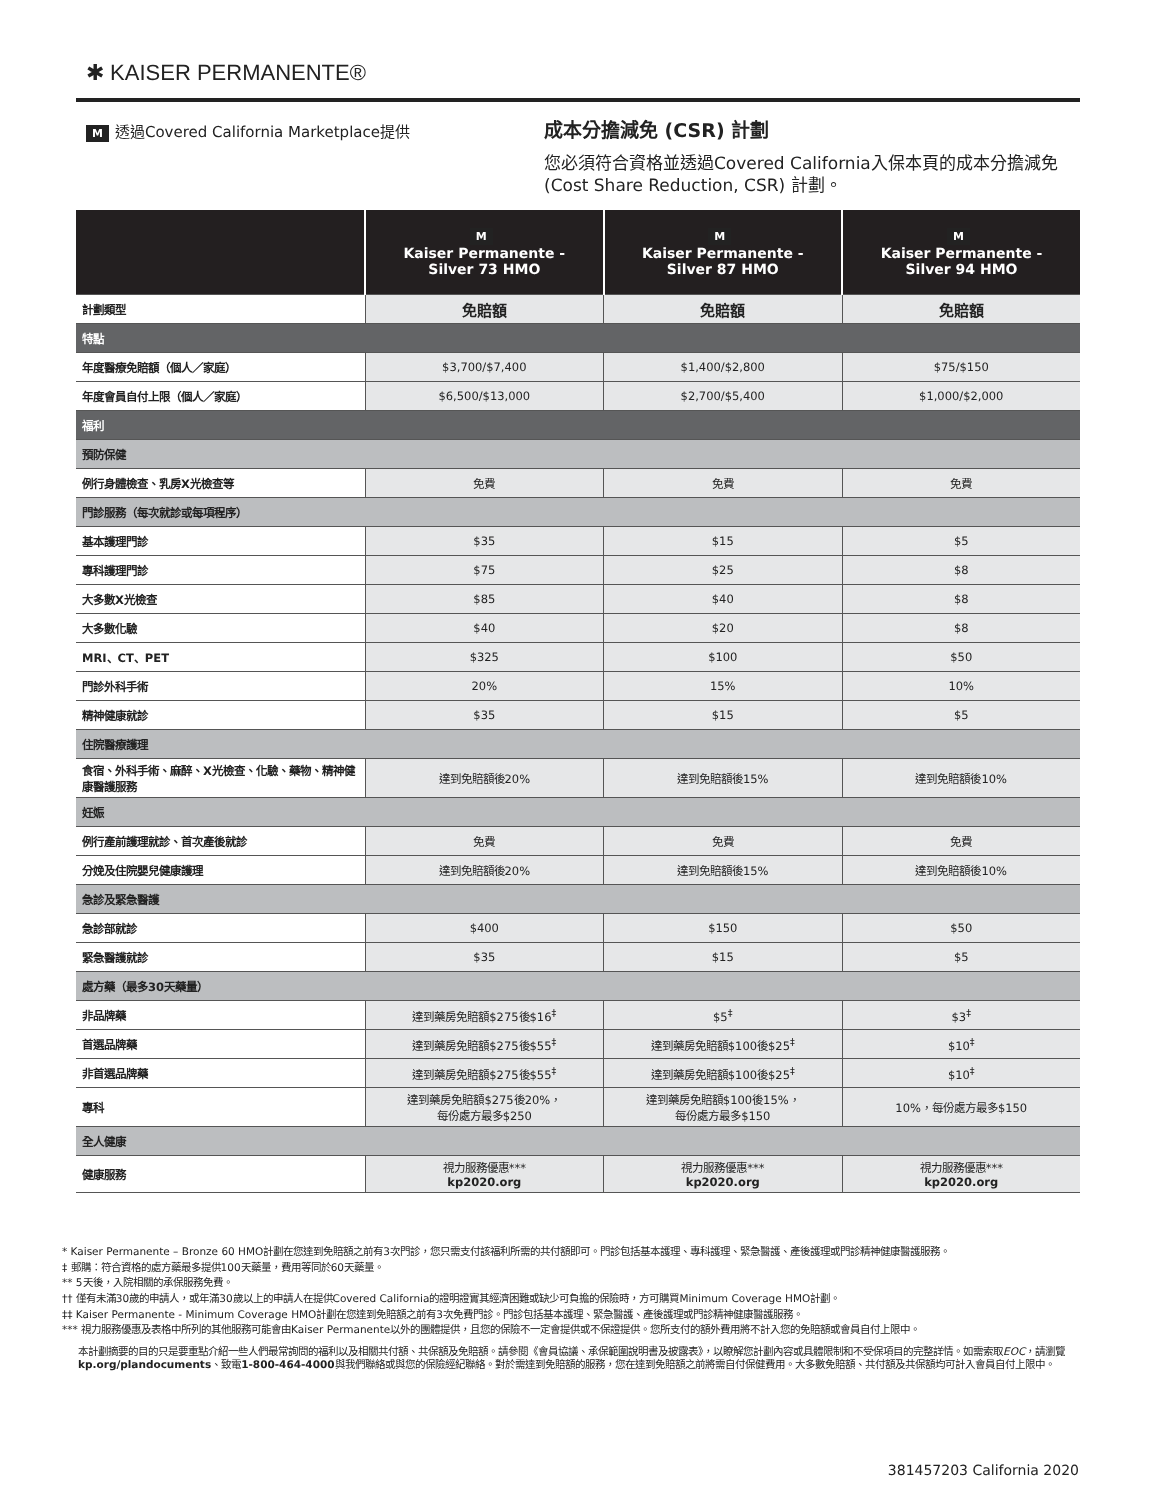✱ KAISER PERMANENTE®
M透過Covered California Marketplace提供
成本分擔減免 (CSR) 計劃
您必須符合資格並透過Covered California入保本頁的成本分擔減免 (Cost Share Reduction, CSR) 計劃。
| | M Kaiser Permanente - Silver 73 HMO | M Kaiser Permanente - Silver 87 HMO | M Kaiser Permanente - Silver 94 HMO |
| --- | --- | --- | --- |
| 計劃類型 | 免賠額 | 免賠額 | 免賠額 |
| 特點 | | | |
| 年度醫療免賠額（個人／家庭） | $3,700/$7,400 | $1,400/$2,800 | $75/$150 |
| 年度會員自付上限（個人／家庭） | $6,500/$13,000 | $2,700/$5,400 | $1,000/$2,000 |
| 福利 | | | |
| 預防保健 | | | |
| 例行身體檢查、乳房X光檢查等 | 免費 | 免費 | 免費 |
| 門診服務（每次就診或每項程序） | | | |
| 基本護理門診 | $35 | $15 | $5 |
| 專科護理門診 | $75 | $25 | $8 |
| 大多數X光檢查 | $85 | $40 | $8 |
| 大多數化驗 | $40 | $20 | $8 |
| MRI、CT、PET | $325 | $100 | $50 |
| 門診外科手術 | 20% | 15% | 10% |
| 精神健康就診 | $35 | $15 | $5 |
| 住院醫療護理 | | | |
| 食宿、外科手術、麻醉、X光檢查、化驗、藥物、精神健康醫護服務 | 達到免賠額後20% | 達到免賠額後15% | 達到免賠額後10% |
| 妊娠 | | | |
| 例行產前護理就診、首次產後就診 | 免費 | 免費 | 免費 |
| 分娩及住院嬰兒健康護理 | 達到免賠額後20% | 達到免賠額後15% | 達到免賠額後10% |
| 急診及緊急醫護 | | | |
| 急診部就診 | $400 | $150 | $50 |
| 緊急醫護就診 | $35 | $15 | $5 |
| 處方藥（最多30天藥量） | | | |
| 非品牌藥 | 達到藥房免賠額$275後$16<sup>‡</sup> | $5<sup>‡</sup> | $3<sup>‡</sup> |
| 首選品牌藥 | 達到藥房免賠額$275後$55<sup>‡</sup> | 達到藥房免賠額$100後$25<sup>‡</sup> | $10<sup>‡</sup> |
| 非首選品牌藥 | 達到藥房免賠額$275後$55<sup>‡</sup> | 達到藥房免賠額$100後$25<sup>‡</sup> | $10<sup>‡</sup> |
| 專科 | 達到藥房免賠額$275後20%， 每份處方最多$250 | 達到藥房免賠額$100後15%， 每份處方最多$150 | 10%，每份處方最多$150 |
| 全人健康 | | | |
| 健康服務 | 視力服務優惠*** kp2020.org | 視力服務優惠*** kp2020.org | 視力服務優惠*** kp2020.org |
* Kaiser Permanente – Bronze 60 HMO計劃在您達到免賠額之前有3次門診，您只需支付該福利所需的共付額即可。門診包括基本護理、專科護理、緊急醫護、產後護理或門診精神健康醫護服務。
‡ 郵購：符合資格的處方藥最多提供100天藥量，費用等同於60天藥量。
** 5天後，入院相關的承保服務免費。
†† 僅有未滿30歲的申請人，或年滿30歲以上的申請人在提供Covered California的證明證實其經濟困難或缺少可負擔的保險時，方可購買Minimum Coverage HMO計劃。
‡‡ Kaiser Permanente - Minimum Coverage HMO計劃在您達到免賠額之前有3次免費門診。門診包括基本護理、緊急醫護、產後護理或門診精神健康醫護服務。
*** 視力服務優惠及表格中所列的其他服務可能會由Kaiser Permanente以外的團體提供，且您的保險不一定會提供或不保證提供。您所支付的額外費用將不計入您的免賠額或會員自付上限中。
本計劃摘要的目的只是要重點介紹一些人們最常詢問的福利以及相關共付額、共保額及免賠額。請參閱《會員協議、承保範圍說明書及披露表》，以瞭解您計劃內容或具體限制和不受保項目的完整詳情。如需索取EOC，請瀏覽kp.org/plandocuments、致電1-800-464-4000與我們聯絡或與您的保險經紀聯絡。對於需達到免賠額的服務，您在達到免賠額之前將需自付保健費用。大多數免賠額、共付額及共保額均可計入會員自付上限中。
381457203 California 2020